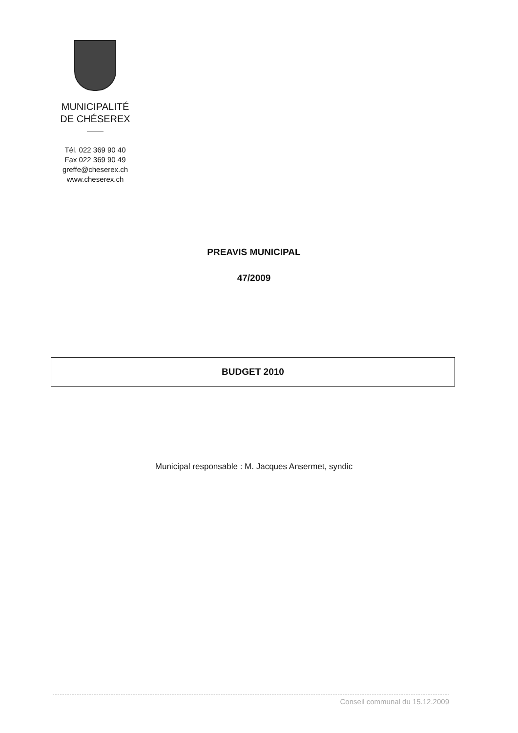MUNICIPALITÉ
DE CHÉSEREX
Tél. 022 369 90 40
Fax 022 369 90 49
greffe@cheserex.ch
www.cheserex.ch
PREAVIS MUNICIPAL
47/2009
BUDGET 2010
Municipal responsable : M. Jacques Ansermet, syndic
Conseil communal du 15.12.2009